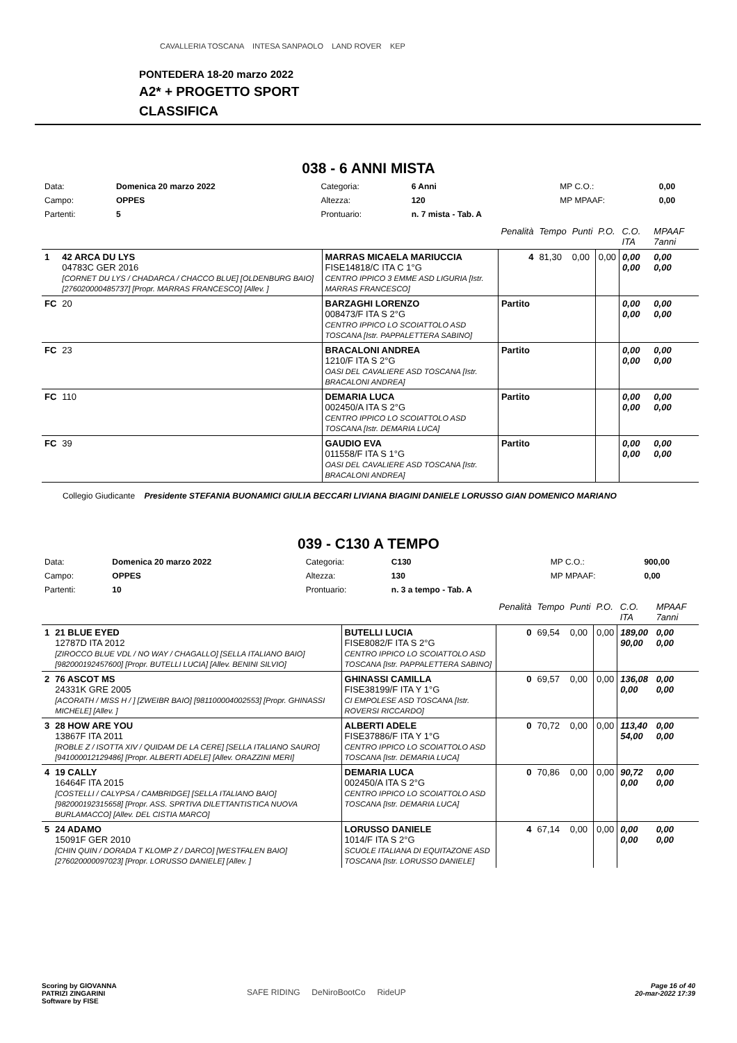PONTEDERA 18-20 marzo 2022
A2* + PROGETTO SPORT
CLASSIFICA
CAVALLERIA TOSCANA INTESA SANPAOLO LAND ROVER KEP
038 - 6 ANNI MISTA
| Data: | Domenica 20 marzo 2022 | Categoria: | 6 Anni | MP C.O.: | 0,00 |
| Campo: | OPPES | Altezza: | 120 | MP MPAAF: | 0,00 |
| Partenti: | 5 | Prontuario: | n. 7 mista - Tab. A | | |
| | | | Penalità | Tempo | Punti | P.O. | C.O. ITA | MPAAF 7anni |
| 1 | 42 ARCA DU LYS 04783C GER 2016 [CORNET DU LYS / CHADARCA / CHACCO BLUE] [OLDENBURG BAIO] [276020000485737] [Propr. MARRAS FRANCESCO] [Allev. ] | MARRAS MICAELA MARIUCCIA FISE14818/C ITA C 1°G CENTRO IPPICO 3 EMME ASD LIGURIA [Istr. MARRAS FRANCESCO] | 4 | 81,30 | 0,00 | 0,00 | 0,00 0,00 | 0,00 0,00 |
| FC | 20 | BARZAGHI LORENZO 008473/F ITA S 2°G CENTRO IPPICO LO SCOIATTOLO ASD TOSCANA [Istr. PAPPALETTERA SABINO] | Partito | | | | 0,00 0,00 | 0,00 0,00 |
| FC | 23 | BRACALONI ANDREA 1210/F ITA S 2°G OASI DEL CAVALIERE ASD TOSCANA [Istr. BRACALONI ANDREA] | Partito | | | | 0,00 0,00 | 0,00 0,00 |
| FC | 110 | DEMARIA LUCA 002450/A ITA S 2°G CENTRO IPPICO LO SCOIATTOLO ASD TOSCANA [Istr. DEMARIA LUCA] | Partito | | | | 0,00 0,00 | 0,00 0,00 |
| FC | 39 | GAUDIO EVA 011558/F ITA S 1°G OASI DEL CAVALIERE ASD TOSCANA [Istr. BRACALONI ANDREA] | Partito | | | | 0,00 0,00 | 0,00 0,00 |
Collegio Giudicante Presidente STEFANIA BUONAMICI GIULIA BECCARI LIVIANA BIAGINI DANIELE LORUSSO GIAN DOMENICO MARIANO
039 - C130 A TEMPO
| Data: | Domenica 20 marzo 2022 | Categoria: | C130 | MP C.O.: | 900,00 |
| Campo: | OPPES | Altezza: | 130 | MP MPAAF: | 0,00 |
| Partenti: | 10 | Prontuario: | n. 3 a tempo - Tab. A | | |
| | | | Penalità | Tempo | Punti | P.O. | C.O. ITA | MPAAF 7anni |
| 1 | 21 BLUE EYED 12787D ITA 2012 [ZIROCCO BLUE VDL / NO WAY / CHAGALLO] [SELLA ITALIANO BAIO] [982000192457600] [Propr. BUTELLI LUCIA] [Allev. BENINI SILVIO] | BUTELLI LUCIA FISE8082/F ITA S 2°G CENTRO IPPICO LO SCOIATTOLO ASD TOSCANA [Istr. PAPPALETTERA SABINO] | 0 | 69,54 | 0,00 | 0,00 | 189,00 90,00 | 0,00 0,00 |
| 2 | 76 ASCOT MS 24331K GRE 2005 [ACORATH / MISS H / ] [ZWEIBR BAIO] [981100004002553] [Propr. GHINASSI MICHELE] [Allev. ] | GHINASSI CAMILLA FISE38199/F ITA Y 1°G CI EMPOLESE ASD TOSCANA [Istr. ROVERSI RICCARDO] | 0 | 69,57 | 0,00 | 0,00 | 136,08 0,00 | 0,00 0,00 |
| 3 | 28 HOW ARE YOU 13867F ITA 2011 [ROBLE Z / ISOTTA XIV / QUIDAM DE LA CERE] [SELLA ITALIANO SAURO] [941000012129486] [Propr. ALBERTI ADELE] [Allev. ORAZZINI MERI] | ALBERTI ADELE FISE37886/F ITA Y 1°G CENTRO IPPICO LO SCOIATTOLO ASD TOSCANA [Istr. DEMARIA LUCA] | 0 | 70,72 | 0,00 | 0,00 | 113,40 54,00 | 0,00 0,00 |
| 4 | 19 CALLY 16464F ITA 2015 [COSTELLI / CALYPSA / CAMBRIDGE] [SELLA ITALIANO BAIO] [982000192315658] [Propr. ASS. SPRTIVA DILETTANTISTICA NUOVA BURLAMACCO] [Allev. DEL CISTIA MARCO] | DEMARIA LUCA 002450/A ITA S 2°G CENTRO IPPICO LO SCOIATTOLO ASD TOSCANA [Istr. DEMARIA LUCA] | 0 | 70,86 | 0,00 | 0,00 | 90,72 0,00 | 0,00 0,00 |
| 5 | 24 ADAMO 15091F GER 2010 [CHIN QUIN / DORADA T KLOMP Z / DARCO] [WESTFALEN BAIO] [276020000097023] [Propr. LORUSSO DANIELE] [Allev. ] | LORUSSO DANIELE 1014/F ITA S 2°G SCUOLE ITALIANA DI EQUITAZONE ASD TOSCANA [Istr. LORUSSO DANIELE] | 4 | 67,14 | 0,00 | 0,00 | 0,00 0,00 | 0,00 0,00 |
Scoring by GIOVANNA
PATRIZI ZINGARINI
Software by FISE
SAFE RIDING DeNiroBootCo RideUP
Page 16 of 40
20-mar-2022 17:39